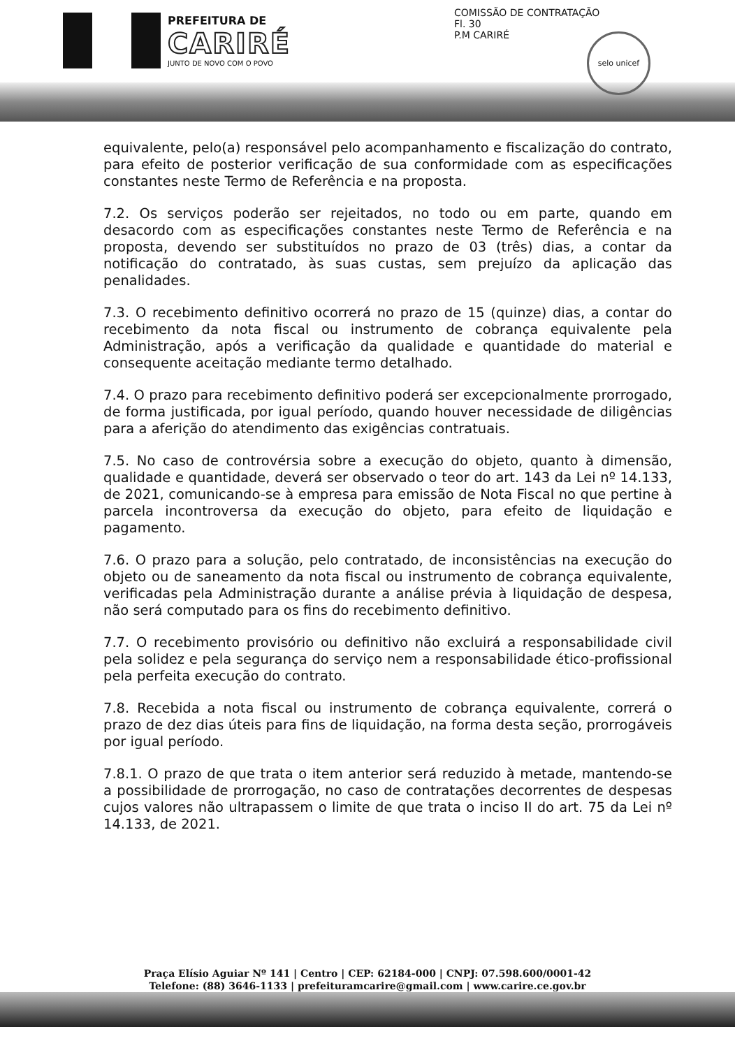PREFEITURA DE
CARIRÉ
JUNTO DE NOVO COM O POVO
COMISSÃO DE CONTRATAÇÃO
Fl. 30
P.M CARIRÉ
selo unicef
equivalente, pelo(a) responsável pelo acompanhamento e fiscalização do contrato, para efeito de posterior verificação de sua conformidade com as especificações constantes neste Termo de Referência e na proposta.
7.2. Os serviços poderão ser rejeitados, no todo ou em parte, quando em desacordo com as especificações constantes neste Termo de Referência e na proposta, devendo ser substituídos no prazo de 03 (três) dias, a contar da notificação do contratado, às suas custas, sem prejuízo da aplicação das penalidades.
7.3. O recebimento definitivo ocorrerá no prazo de 15 (quinze) dias, a contar do recebimento da nota fiscal ou instrumento de cobrança equivalente pela Administração, após a verificação da qualidade e quantidade do material e consequente aceitação mediante termo detalhado.
7.4. O prazo para recebimento definitivo poderá ser excepcionalmente prorrogado, de forma justificada, por igual período, quando houver necessidade de diligências para a aferição do atendimento das exigências contratuais.
7.5. No caso de controvérsia sobre a execução do objeto, quanto à dimensão, qualidade e quantidade, deverá ser observado o teor do art. 143 da Lei nº 14.133, de 2021, comunicando-se à empresa para emissão de Nota Fiscal no que pertine à parcela incontroversa da execução do objeto, para efeito de liquidação e pagamento.
7.6. O prazo para a solução, pelo contratado, de inconsistências na execução do objeto ou de saneamento da nota fiscal ou instrumento de cobrança equivalente, verificadas pela Administração durante a análise prévia à liquidação de despesa, não será computado para os fins do recebimento definitivo.
7.7. O recebimento provisório ou definitivo não excluirá a responsabilidade civil pela solidez e pela segurança do serviço nem a responsabilidade ético-profissional pela perfeita execução do contrato.
7.8. Recebida a nota fiscal ou instrumento de cobrança equivalente, correrá o prazo de dez dias úteis para fins de liquidação, na forma desta seção, prorrogáveis por igual período.
7.8.1. O prazo de que trata o item anterior será reduzido à metade, mantendo-se a possibilidade de prorrogação, no caso de contratações decorrentes de despesas cujos valores não ultrapassem o limite de que trata o inciso II do art. 75 da Lei nº 14.133, de 2021.
Praça Elísio Aguiar Nº 141 | Centro | CEP: 62184-000 | CNPJ: 07.598.600/0001-42
Telefone: (88) 3646-1133 | prefeituramcarire@gmail.com | www.carire.ce.gov.br